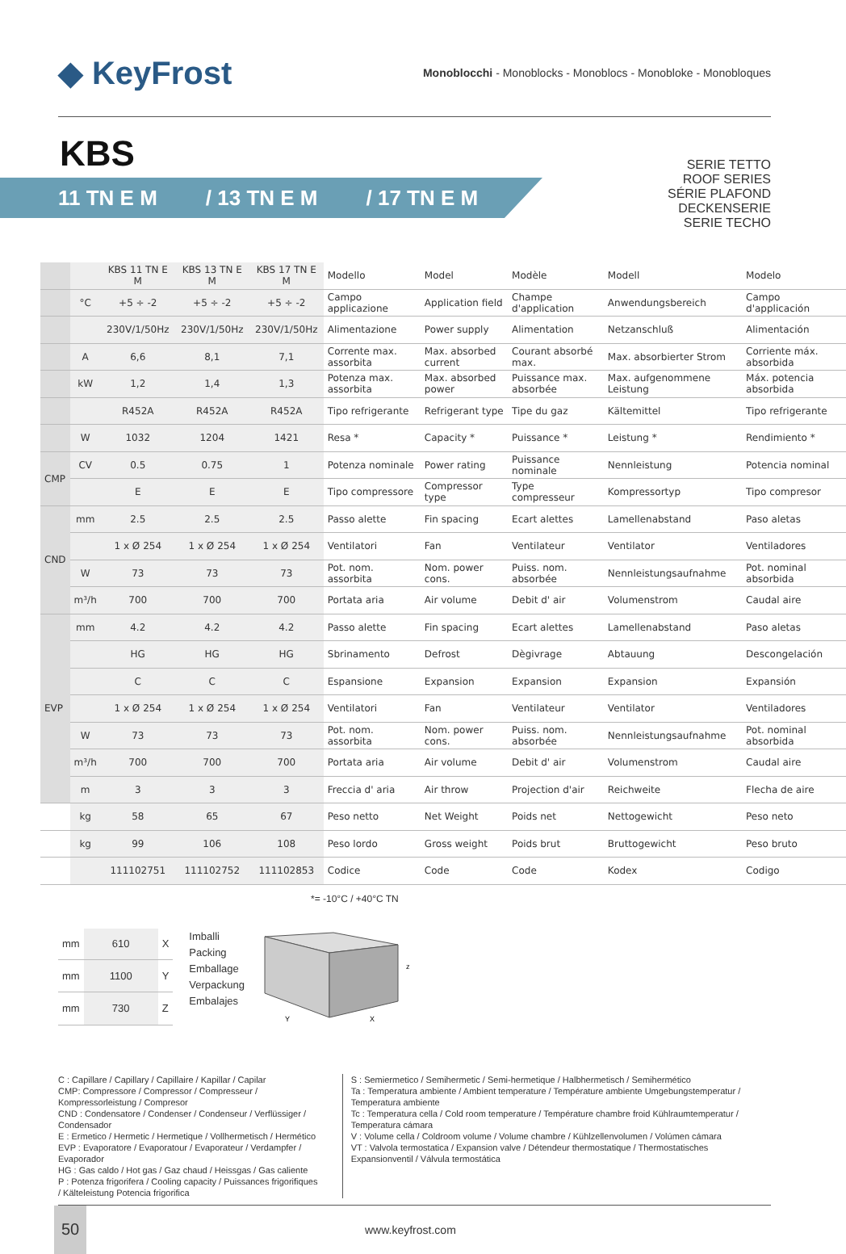◆ KeyFrost
Monoblocchi - Monoblocks - Monoblocs - Monobloke - Monobloques
KBS
11 TN E M / 13 TN E M / 17 TN E M
SERIE TETTO
ROOF SERIES
SÉRIE PLAFOND
DECKENSERIE
SERIE TECHO
| | | KBS 11 TN E M | KBS 13 TN E M | KBS 17 TN E M | Modello | Model | Modèle | Modell | Modelo |
| | °C | +5 ÷ -2 | +5 ÷ -2 | +5 ÷ -2 | Campo applicazione | Application field | Champe d'application | Anwendungsbereich | Campo d'applicación |
| | | 230V/1/50Hz | 230V/1/50Hz | 230V/1/50Hz | Alimentazione | Power supply | Alimentation | Netzanschluß | Alimentación |
| | A | 6,6 | 8,1 | 7,1 | Corrente max. assorbita | Max. absorbed current | Courant absorbé max. | Max. absorbierter Strom | Corriente máx. absorbida |
| | kW | 1,2 | 1,4 | 1,3 | Potenza max. assorbita | Max. absorbed power | Puissance max. absorbée | Max. aufgenommene Leistung | Máx. potencia absorbida |
| | | R452A | R452A | R452A | Tipo refrigerante | Refrigerant type | Tipe du gaz | Kältemittel | Tipo refrigerante |
| | W | 1032 | 1204 | 1421 | Resa * | Capacity * | Puissance * | Leistung * | Rendimiento * |
| CMP | CV | 0.5 | 0.75 | 1 | Potenza nominale | Power rating | Puissance nominale | Nennleistung | Potencia nominal |
| | | E | E | E | Tipo compressore | Compressor type | Type compresseur | Kompressortyp | Tipo compresor |
| CND | mm | 2.5 | 2.5 | 2.5 | Passo alette | Fin spacing | Ecart alettes | Lamellenabstand | Paso aletas |
| | | 1 x Ø 254 | 1 x Ø 254 | 1 x Ø 254 | Ventilatori | Fan | Ventilateur | Ventilator | Ventiladores |
| | W | 73 | 73 | 73 | Pot. nom. assorbita | Nom. power cons. | Puiss. nom. absorbée | Nennleistungsaufnahme | Pot. nominal absorbida |
| | m³/h | 700 | 700 | 700 | Portata aria | Air volume | Debit d' air | Volumenstrom | Caudal aire |
| EVP | mm | 4.2 | 4.2 | 4.2 | Passo alette | Fin spacing | Ecart alettes | Lamellenabstand | Paso aletas |
| | | HG | HG | HG | Sbrinamento | Defrost | Dègivrage | Abtauung | Descongelación |
| | | C | C | C | Espansione | Expansion | Expansion | Expansion | Expansión |
| | | 1 x Ø 254 | 1 x Ø 254 | 1 x Ø 254 | Ventilatori | Fan | Ventilateur | Ventilator | Ventiladores |
| | W | 73 | 73 | 73 | Pot. nom. assorbita | Nom. power cons. | Puiss. nom. absorbée | Nennleistungsaufnahme | Pot. nominal absorbida |
| | m³/h | 700 | 700 | 700 | Portata aria | Air volume | Debit d' air | Volumenstrom | Caudal aire |
| | m | 3 | 3 | 3 | Freccia d' aria | Air throw | Projection d'air | Reichweite | Flecha de aire |
| | kg | 58 | 65 | 67 | Peso netto | Net Weight | Poids net | Nettogewicht | Peso neto |
| | kg | 99 | 106 | 108 | Peso lordo | Gross weight | Poids brut | Bruttogewicht | Peso bruto |
| | | 111102751 | 111102752 | 111102853 | Codice | Code | Code | Kodex | Codigo |
*= -10°C / +40°C TN
| mm | 610 | X |
| mm | 1100 | Y |
| mm | 730 | Z |
Imballi
Packing
Emballage
Verpackung
Embalajes
z
Y
X
C : Capillare / Capillary / Capillaire / Kapillar / Capilar
CMP: Compressore / Compressor / Compresseur / Kompressorleistung / Compresor
CND : Condensatore / Condenser / Condenseur / Verflüssiger / Condensador
E : Ermetico / Hermetic / Hermetique / Vollhermetisch / Hermético
EVP : Evaporatore / Evaporatour / Evaporateur / Verdampfer / Evaporador
HG : Gas caldo / Hot gas / Gaz chaud / Heissgas / Gas caliente
P : Potenza frigorifera / Cooling capacity / Puissances frigorifiques / Kälteleistung Potencia frigorifica
S : Semiermetico / Semihermetic / Semi-hermetique / Halbhermetisch / Semihermético
Ta : Temperatura ambiente / Ambient temperature / Température ambiente Umgebungstemperatur / Temperatura ambiente
Tc : Temperatura cella / Cold room temperature / Température chambre froid Kühlraumtemperatur / Temperatura cámara
V : Volume cella / Coldroom volume / Volume chambre / Kühlzellenvolumen / Volúmen cámara
VT : Valvola termostatica / Expansion valve / Détendeur thermostatique / Thermostatisches Expansionventil / Válvula termostática
50
www.keyfrost.com